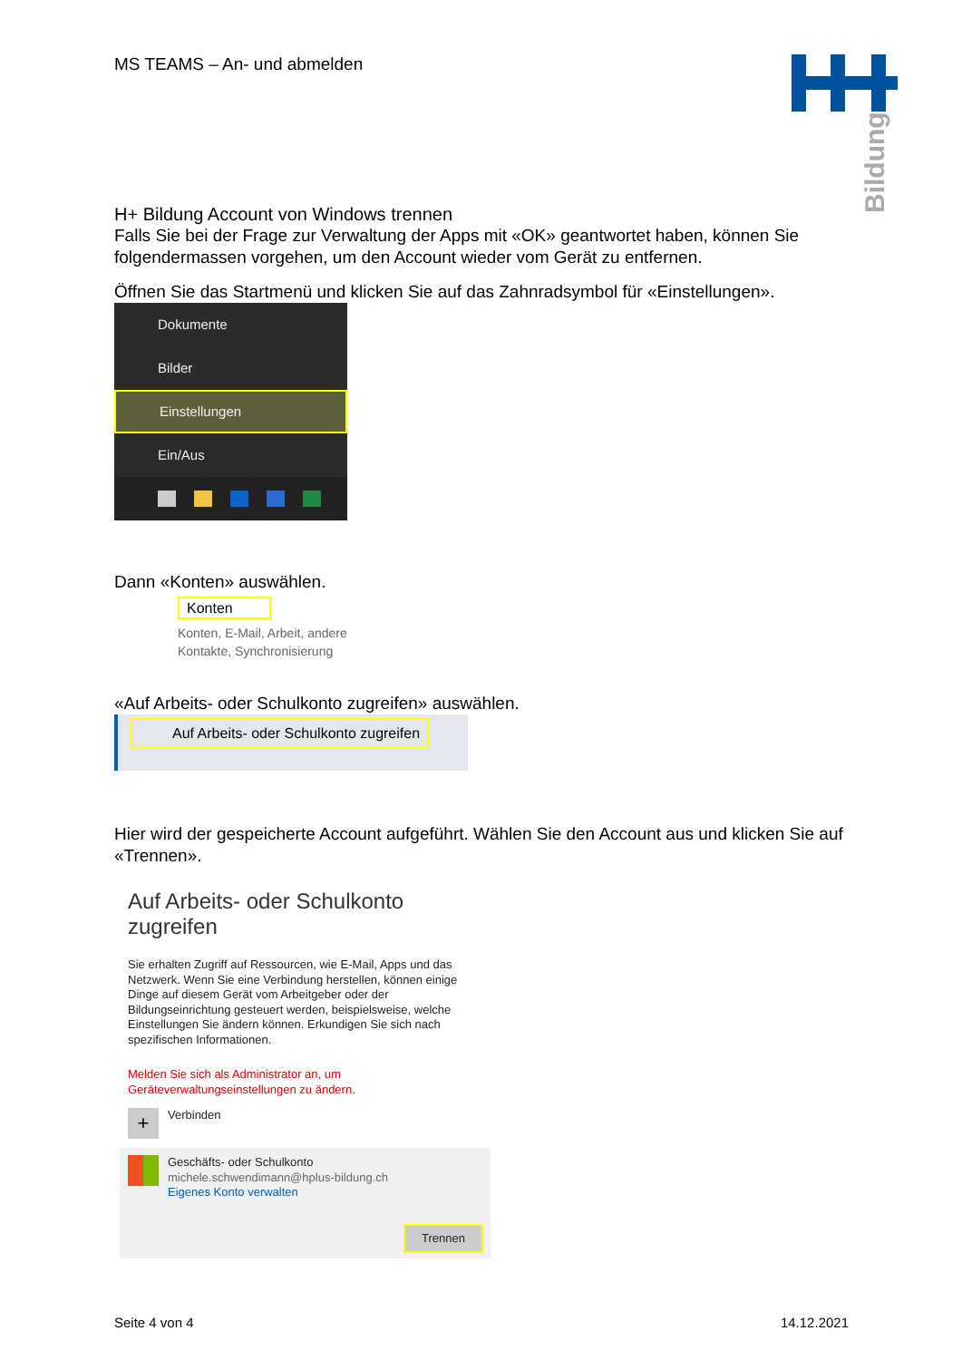Bildung
MS TEAMS – An- und abmelden
H+ Bildung Account von Windows trennen
Falls Sie bei der Frage zur Verwaltung der Apps mit «OK» geantwortet haben, können Sie folgendermassen vorgehen, um den Account wieder vom Gerät zu entfernen.
Öffnen Sie das Startmenü und klicken Sie auf das Zahnradsymbol für «Einstellungen».
Dokumente
Bilder
Einstellungen
Ein/Aus
Dann «Konten» auswählen.
Konten
Konten, E-Mail, Arbeit, andere
Kontakte, Synchronisierung
«Auf Arbeits- oder Schulkonto zugreifen» auswählen.
Auf Arbeits- oder Schulkonto zugreifen
Hier wird der gespeicherte Account aufgeführt. Wählen Sie den Account aus und klicken Sie auf «Trennen».
Auf Arbeits- oder Schulkonto zugreifen
Sie erhalten Zugriff auf Ressourcen, wie E-Mail, Apps und das Netzwerk. Wenn Sie eine Verbindung herstellen, können einige Dinge auf diesem Gerät vom Arbeitgeber oder der Bildungseinrichtung gesteuert werden, beispielsweise, welche Einstellungen Sie ändern können. Erkundigen Sie sich nach spezifischen Informationen.
Melden Sie sich als Administrator an, um Geräteverwaltungseinstellungen zu ändern.
+
Verbinden
Geschäfts- oder Schulkonto
michele.schwendimann@hplus-bildung.ch
Eigenes Konto verwalten
Trennen
Seite 4 von 4 14.12.2021